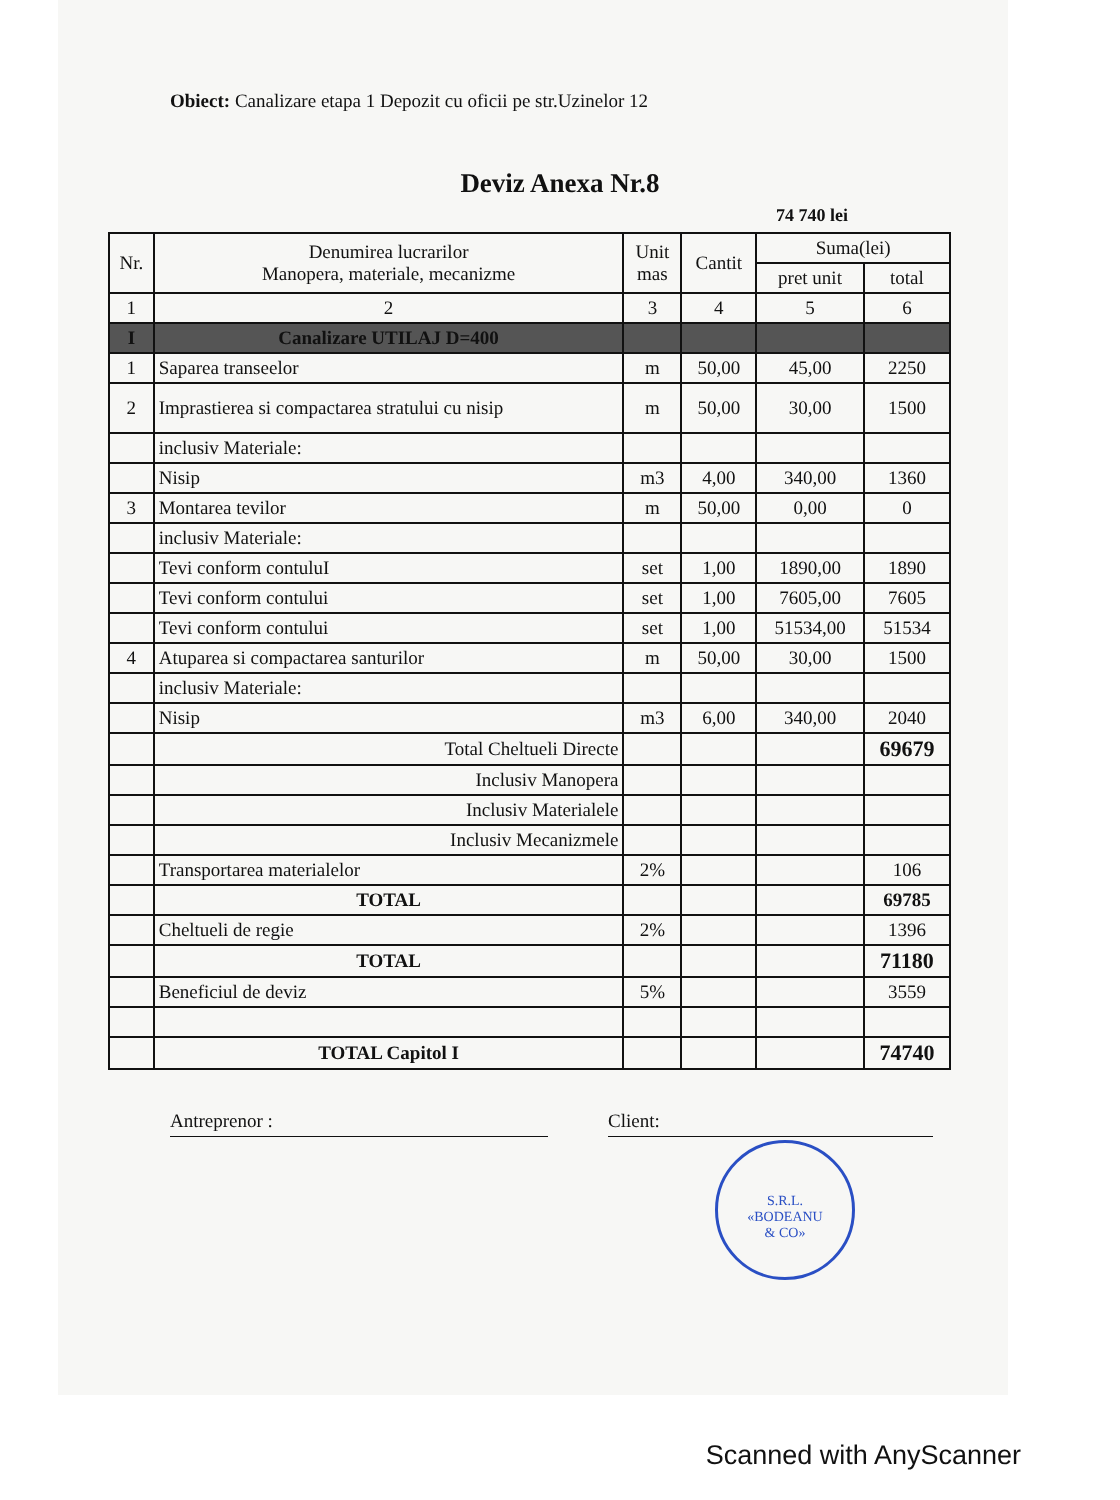Obiect: Canalizare etapa 1 Depozit cu oficii pe str.Uzinelor 12
Deviz Anexa Nr.8
74 740 lei
| Nr. | Denumirea lucrarilor Manopera, materiale, mecanizme | Unit mas | Cantit | Suma(lei) | |
| --- | --- | --- | --- | --- | --- |
| | | | | pret unit | total |
| 1 | 2 | 3 | 4 | 5 | 6 |
| I | Canalizare UTILAJ D=400 | | | | |
| 1 | Saparea transeelor | m | 50,00 | 45,00 | 2250 |
| 2 | Imprastierea si compactarea stratului cu nisip | m | 50,00 | 30,00 | 1500 |
| | inclusiv Materiale: | | | | |
| | Nisip | m3 | 4,00 | 340,00 | 1360 |
| 3 | Montarea tevilor | m | 50,00 | 0,00 | 0 |
| | inclusiv Materiale: | | | | |
| | Tevi conform contuluI | set | 1,00 | 1890,00 | 1890 |
| | Tevi conform contului | set | 1,00 | 7605,00 | 7605 |
| | Tevi conform contului | set | 1,00 | 51534,00 | 51534 |
| 4 | Atuparea si compactarea santurilor | m | 50,00 | 30,00 | 1500 |
| | inclusiv Materiale: | | | | |
| | Nisip | m3 | 6,00 | 340,00 | 2040 |
| | Total Cheltueli Directe | | | | 69679 |
| | Inclusiv Manopera | | | | |
| | Inclusiv Materialele | | | | |
| | Inclusiv Mecanizmele | | | | |
| | Transportarea materialelor | 2% | | | 106 |
| | TOTAL | | | | 69785 |
| | Cheltueli de regie | 2% | | | 1396 |
| | TOTAL | | | | 71180 |
| | Beneficiul de deviz | 5% | | | 3559 |
| | TOTAL Capitol I | | | | 74740 |
Antreprenor : Client:
S.R.L.
«BODEANU
& CO»
Scanned with AnyScanner